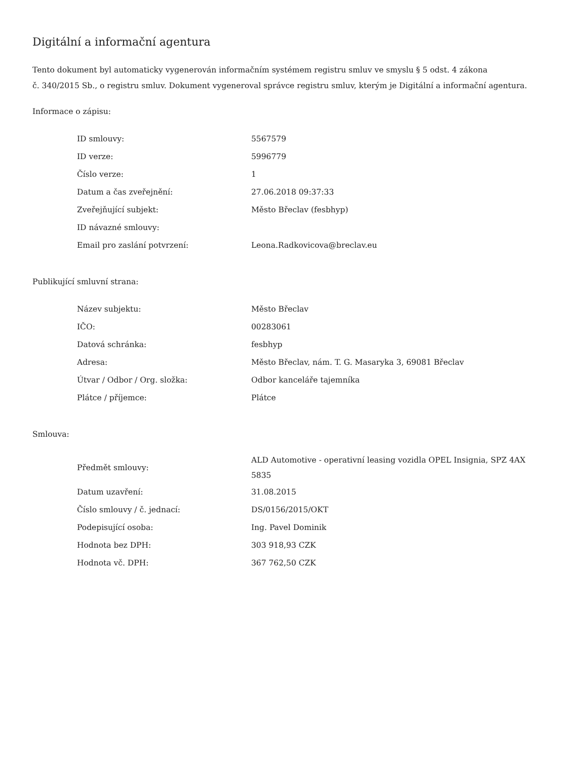Digitální a informační agentura
Tento dokument byl automaticky vygenerován informačním systémem registru smluv ve smyslu § 5 odst. 4 zákona
č. 340/2015 Sb., o registru smluv. Dokument vygeneroval správce registru smluv, kterým je Digitální a informační agentura.
Informace o zápisu:
| ID smlouvy: | 5567579 |
| ID verze: | 5996779 |
| Číslo verze: | 1 |
| Datum a čas zveřejnění: | 27.06.2018 09:37:33 |
| Zveřejňující subjekt: | Město Břeclav (fesbhyp) |
| ID návazné smlouvy: | |
| Email pro zaslání potvrzení: | Leona.Radkovicova@breclav.eu |
Publikující smluvní strana:
| Název subjektu: | Město Břeclav |
| IČO: | 00283061 |
| Datová schránka: | fesbhyp |
| Adresa: | Město Břeclav, nám. T. G. Masaryka 3, 69081 Břeclav |
| Útvar / Odbor / Org. složka: | Odbor kanceláře tajemníka |
| Plátce / příjemce: | Plátce |
Smlouva:
| Předmět smlouvy: | ALD Automotive - operativní leasing vozidla OPEL Insignia, SPZ 4AX 5835 |
| Datum uzavření: | 31.08.2015 |
| Číslo smlouvy / č. jednací: | DS/0156/2015/OKT |
| Podepisující osoba: | Ing. Pavel Dominik |
| Hodnota bez DPH: | 303 918,93 CZK |
| Hodnota vč. DPH: | 367 762,50 CZK |